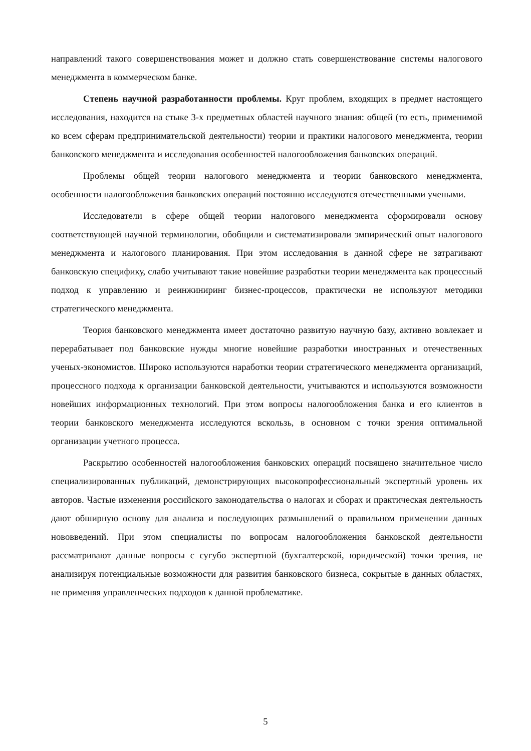направлений такого совершенствования может и должно стать совершенствование системы налогового менеджмента в коммерческом банке.
Степень научной разработанности проблемы. Круг проблем, входящих в предмет настоящего исследования, находится на стыке 3-х предметных областей научного знания: общей (то есть, применимой ко всем сферам предпринимательской деятельности) теории и практики налогового менеджмента, теории банковского менеджмента и исследования особенностей налогообложения банковских операций.
Проблемы общей теории налогового менеджмента и теории банковского менеджмента, особенности налогообложения банковских операций постоянно исследуются отечественными учеными.
Исследователи в сфере общей теории налогового менеджмента сформировали основу соответствующей научной терминологии, обобщили и систематизировали эмпирический опыт налогового менеджмента и налогового планирования. При этом исследования в данной сфере не затрагивают банковскую специфику, слабо учитывают такие новейшие разработки теории менеджмента как процессный подход к управлению и реинжиниринг бизнес-процессов, практически не используют методики стратегического менеджмента.
Теория банковского менеджмента имеет достаточно развитую научную базу, активно вовлекает и перерабатывает под банковские нужды многие новейшие разработки иностранных и отечественных ученых-экономистов. Широко используются наработки теории стратегического менеджмента организаций, процессного подхода к организации банковской деятельности, учитываются и используются возможности новейших информационных технологий. При этом вопросы налогообложения банка и его клиентов в теории банковского менеджмента исследуются вскользь, в основном с точки зрения оптимальной организации учетного процесса.
Раскрытию особенностей налогообложения банковских операций посвящено значительное число специализированных публикаций, демонстрирующих высокопрофессиональный экспертный уровень их авторов. Частые изменения российского законодательства о налогах и сборах и практическая деятельность дают обширную основу для анализа и последующих размышлений о правильном применении данных нововведений. При этом специалисты по вопросам налогообложения банковской деятельности рассматривают данные вопросы с сугубо экспертной (бухгалтерской, юридической) точки зрения, не анализируя потенциальные возможности для развития банковского бизнеса, сокрытые в данных областях, не применяя управленческих подходов к данной проблематике.
5